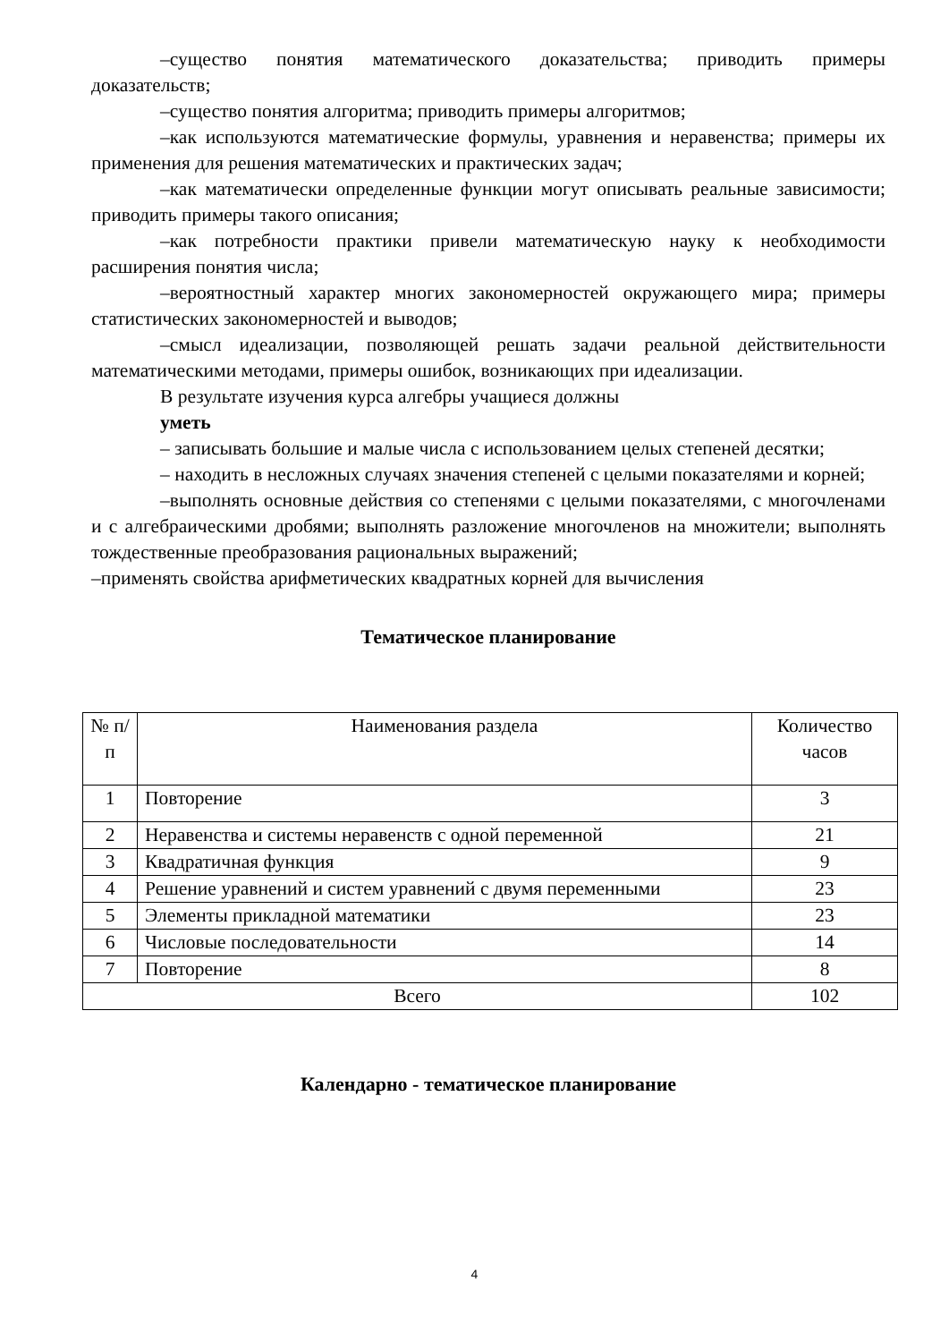–существо понятия математического доказательства; приводить примеры доказательств;
–существо понятия алгоритма; приводить примеры алгоритмов;
–как используются математические формулы, уравнения и неравенства; примеры их применения для решения математических и практических задач;
–как математически определенные функции могут описывать реальные зависимости; приводить примеры такого описания;
–как потребности практики привели математическую науку к необходимости расширения понятия числа;
–вероятностный характер многих закономерностей окружающего мира; примеры статистических закономерностей и выводов;
–смысл идеализации, позволяющей решать задачи реальной действительности математическими методами, примеры ошибок, возникающих при идеализации.
В результате изучения курса алгебры учащиеся должны
уметь
– записывать большие и малые числа с использованием целых степеней десятки;
– находить в несложных случаях значения степеней с целыми показателями и корней;
–выполнять основные действия со степенями с целыми показателями, с многочленами и с алгебраическими дробями; выполнять разложение многочленов на множители; выполнять тождественные преобразования рациональных выражений;
–применять свойства арифметических квадратных корней для вычисления
Тематическое планирование
| № п/п | Наименования раздела | Количество часов |
| 1 | Повторение | 3 |
| 2 | Неравенства и системы неравенств с одной переменной | 21 |
| 3 | Квадратичная функция | 9 |
| 4 | Решение уравнений и систем уравнений с двумя переменными | 23 |
| 5 | Элементы прикладной математики | 23 |
| 6 | Числовые последовательности | 14 |
| 7 | Повторение | 8 |
| Всего | | 102 |
Календарно - тематическое планирование
4